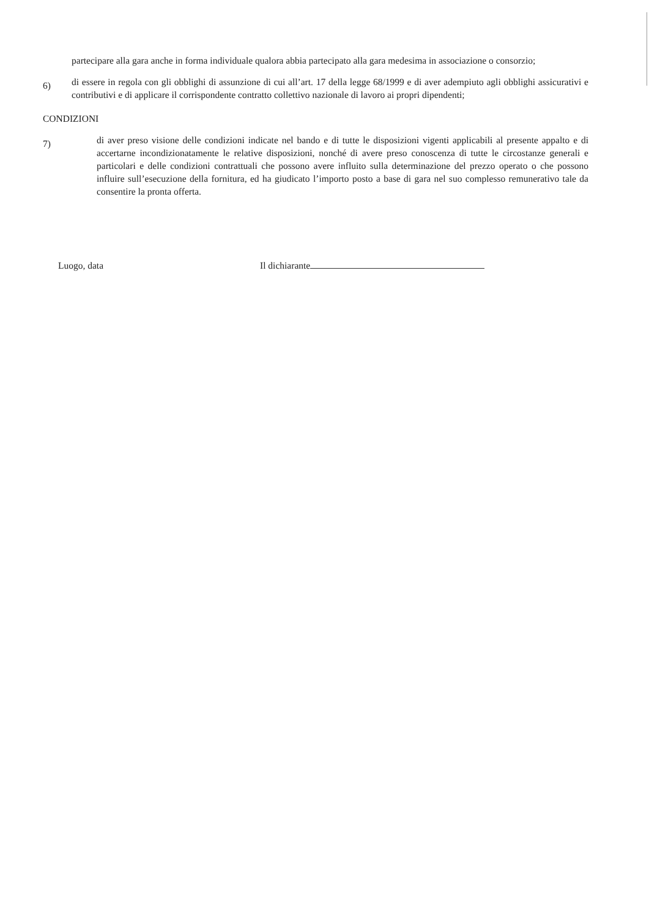partecipare alla gara anche in forma individuale qualora abbia partecipato alla gara medesima in associazione o consorzio;
6)
di essere in regola con gli obblighi di assunzione di cui all’art. 17 della legge 68/1999 e di aver adempiuto agli obblighi assicurativi e contributivi e di applicare il corrispondente contratto collettivo nazionale di lavoro ai propri dipendenti;
CONDIZIONI
7)
di aver preso visione delle condizioni indicate nel bando e di tutte le disposizioni vigenti applicabili al presente appalto e di accertarne incondizionatamente le relative disposizioni, nonché di avere preso conoscenza di tutte le circostanze generali e particolari e delle condizioni contrattuali che possono avere influito sulla determinazione del prezzo operato o che possono influire sull’esecuzione della fornitura, ed ha giudicato l’importo posto a base di gara nel suo complesso remunerativo tale da consentire la pronta offerta.
Luogo, data Il dichiarante